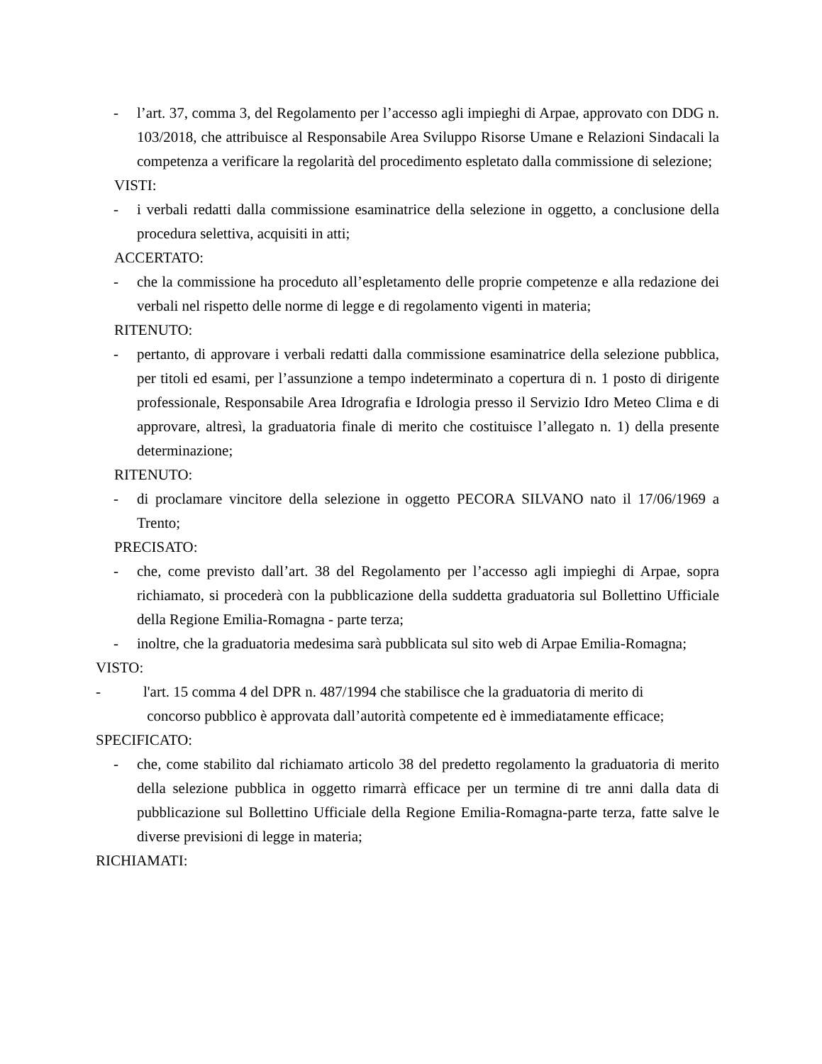- l’art. 37, comma 3, del Regolamento per l’accesso agli impieghi di Arpae, approvato con DDG n. 103/2018, che attribuisce al Responsabile Area Sviluppo Risorse Umane e Relazioni Sindacali la competenza a verificare la regolarità del procedimento espletato dalla commissione di selezione;
VISTI:
- i verbali redatti dalla commissione esaminatrice della selezione in oggetto, a conclusione della procedura selettiva, acquisiti in atti;
ACCERTATO:
- che la commissione ha proceduto all’espletamento delle proprie competenze e alla redazione dei verbali nel rispetto delle norme di legge e di regolamento vigenti in materia;
RITENUTO:
- pertanto, di approvare i verbali redatti dalla commissione esaminatrice della selezione pubblica, per titoli ed esami, per l’assunzione a tempo indeterminato a copertura di n. 1 posto di dirigente professionale, Responsabile Area Idrografia e Idrologia presso il Servizio Idro Meteo Clima e di approvare, altresì, la graduatoria finale di merito che costituisce l’allegato n. 1) della presente determinazione;
RITENUTO:
- di proclamare vincitore della selezione in oggetto PECORA SILVANO nato il 17/06/1969 a Trento;
PRECISATO:
- che, come previsto dall’art. 38 del Regolamento per l’accesso agli impieghi di Arpae, sopra richiamato, si procederà con la pubblicazione della suddetta graduatoria sul Bollettino Ufficiale della Regione Emilia-Romagna - parte terza;
- inoltre, che la graduatoria medesima sarà pubblicata sul sito web di Arpae Emilia-Romagna;
VISTO:
- l'art. 15 comma 4 del DPR n. 487/1994 che stabilisce che la graduatoria di merito di
concorso pubblico è approvata dall’autorità competente ed è immediatamente efficace;
SPECIFICATO:
- che, come stabilito dal richiamato articolo 38 del predetto regolamento la graduatoria di merito della selezione pubblica in oggetto rimarrà efficace per un termine di tre anni dalla data di pubblicazione sul Bollettino Ufficiale della Regione Emilia-Romagna-parte terza, fatte salve le diverse previsioni di legge in materia;
RICHIAMATI: